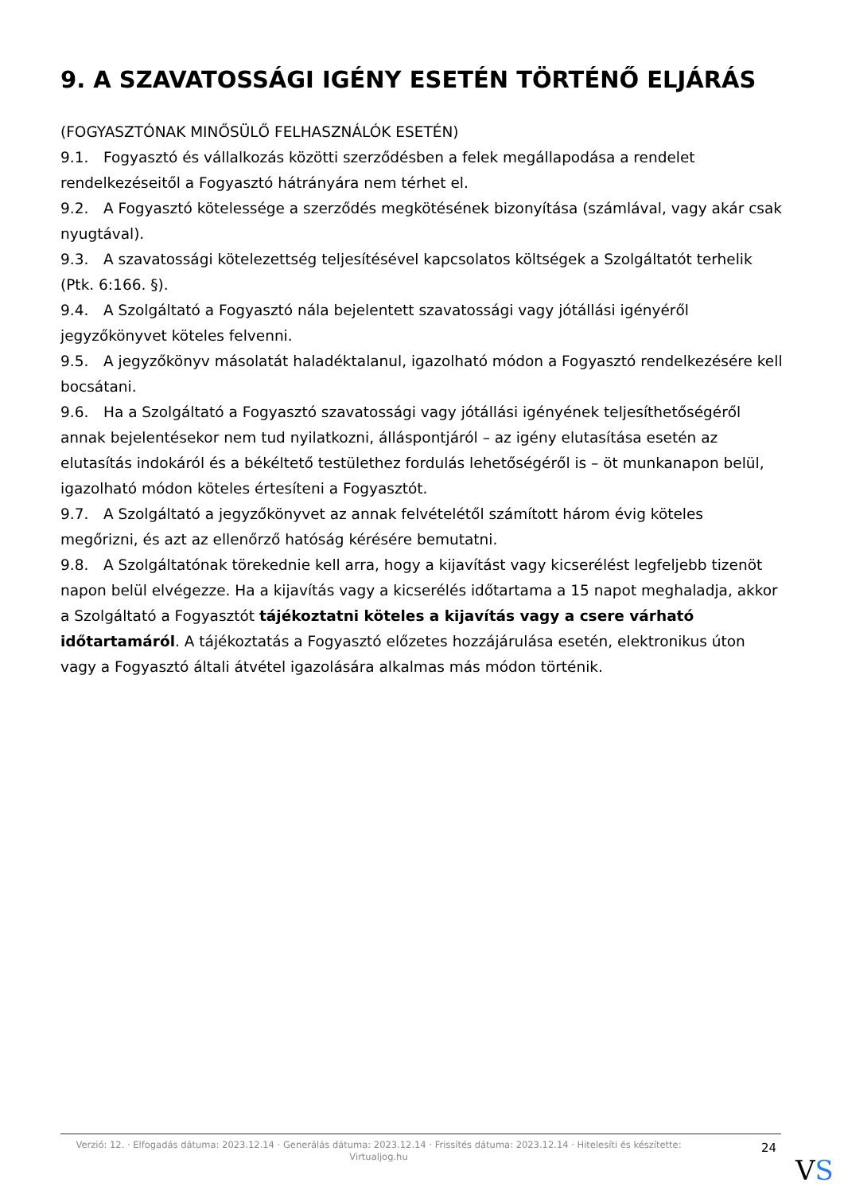9. A SZAVATOSSÁGI IGÉNY ESETÉN TÖRTÉNŐ ELJÁRÁS
(FOGYASZTÓNAK MINŐSÜLŐ FELHASZNÁLÓK ESETÉN)
9.1. Fogyasztó és vállalkozás közötti szerződésben a felek megállapodása a rendelet rendelkezéseitől a Fogyasztó hátrányára nem térhet el.
9.2. A Fogyasztó kötelessége a szerződés megkötésének bizonyítása (számlával, vagy akár csak nyugtával).
9.3. A szavatossági kötelezettség teljesítésével kapcsolatos költségek a Szolgáltatót terhelik (Ptk. 6:166. §).
9.4. A Szolgáltató a Fogyasztó nála bejelentett szavatossági vagy jótállási igényéről jegyzőkönyvet köteles felvenni.
9.5. A jegyzőkönyv másolatát haladéktalanul, igazolható módon a Fogyasztó rendelkezésére kell bocsátani.
9.6. Ha a Szolgáltató a Fogyasztó szavatossági vagy jótállási igényének teljesíthetőségéről annak bejelentésekor nem tud nyilatkozni, álláspontjáról – az igény elutasítása esetén az elutasítás indokáról és a békéltető testülethez fordulás lehetőségéről is – öt munkanapon belül, igazolható módon köteles értesíteni a Fogyasztót.
9.7. A Szolgáltató a jegyzőkönyvet az annak felvételétől számított három évig köteles megőrizni, és azt az ellenőrző hatóság kérésére bemutatni.
9.8. A Szolgáltatónak törekednie kell arra, hogy a kijavítást vagy kicserélést legfeljebb tizenöt napon belül elvégezze. Ha a kijavítás vagy a kicserélés időtartama a 15 napot meghaladja, akkor a Szolgáltató a Fogyasztót tájékoztatni köteles a kijavítás vagy a csere várható időtartamáról. A tájékoztatás a Fogyasztó előzetes hozzájárulása esetén, elektronikus úton vagy a Fogyasztó általi átvétel igazolására alkalmas más módon történik.
Verzió: 12. · Elfogadás dátuma: 2023.12.14 · Generálás dátuma: 2023.12.14 · Frissítés dátuma: 2023.12.14 · Hitelesíti és készítette: Virtualjog.hu
24
VS